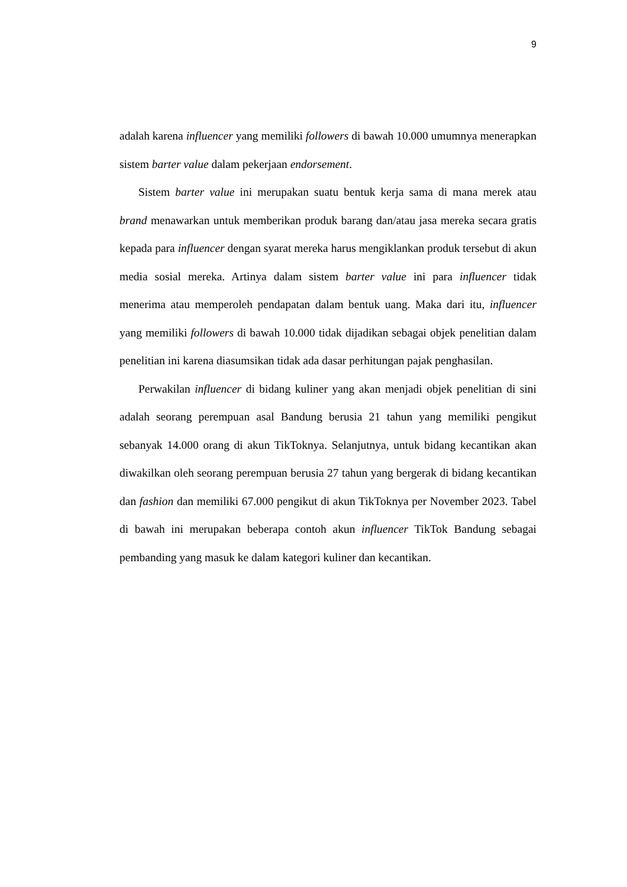9
adalah karena influencer yang memiliki followers di bawah 10.000 umumnya menerapkan sistem barter value dalam pekerjaan endorsement.
Sistem barter value ini merupakan suatu bentuk kerja sama di mana merek atau brand menawarkan untuk memberikan produk barang dan/atau jasa mereka secara gratis kepada para influencer dengan syarat mereka harus mengiklankan produk tersebut di akun media sosial mereka. Artinya dalam sistem barter value ini para influencer tidak menerima atau memperoleh pendapatan dalam bentuk uang. Maka dari itu, influencer yang memiliki followers di bawah 10.000 tidak dijadikan sebagai objek penelitian dalam penelitian ini karena diasumsikan tidak ada dasar perhitungan pajak penghasilan.
Perwakilan influencer di bidang kuliner yang akan menjadi objek penelitian di sini adalah seorang perempuan asal Bandung berusia 21 tahun yang memiliki pengikut sebanyak 14.000 orang di akun TikToknya. Selanjutnya, untuk bidang kecantikan akan diwakilkan oleh seorang perempuan berusia 27 tahun yang bergerak di bidang kecantikan dan fashion dan memiliki 67.000 pengikut di akun TikToknya per November 2023. Tabel di bawah ini merupakan beberapa contoh akun influencer TikTok Bandung sebagai pembanding yang masuk ke dalam kategori kuliner dan kecantikan.